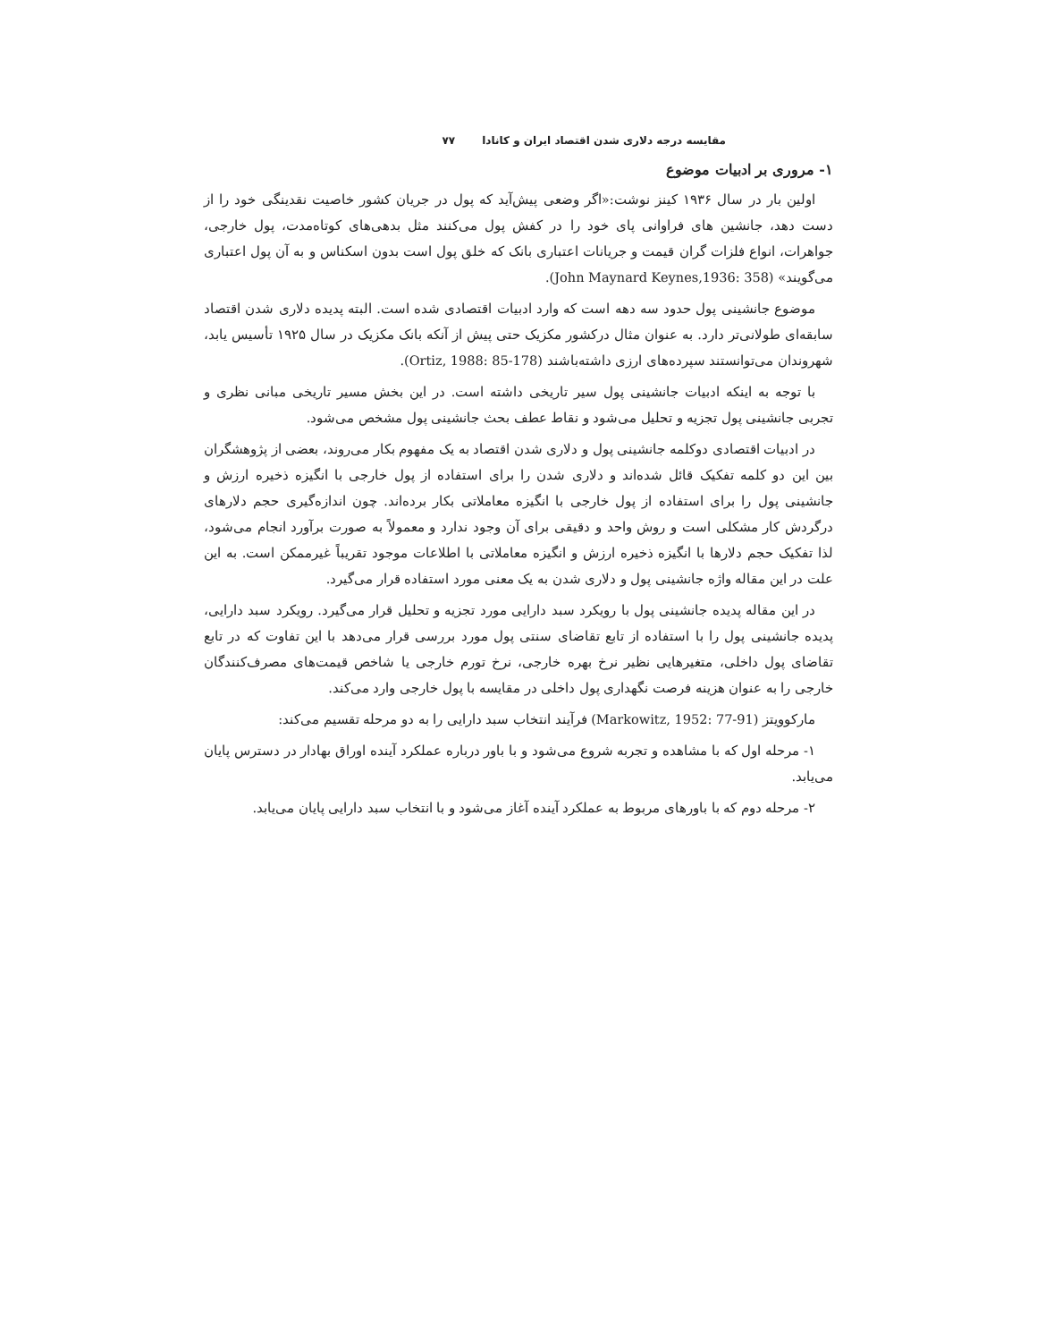مقایسه درجه دلاری شدن اقتصاد ایران و کانادا ۷۷
۱- مروری بر ادبیات موضوع
اولین بار در سال ۱۹۳۶ کینز نوشت:«اگر وضعی پیش‌آید که پول در جریان کشور خاصیت نقدینگی خود را از دست دهد، جانشین های فراوانی پای خود را در کفش پول می‌کنند مثل بدهی‌های کوتاه‌مدت، پول خارجی، جواهرات، انواع فلزات گران قیمت و جریانات اعتباری بانک که خلق پول است بدون اسکناس و به آن پول اعتباری می‌گویند» (John Maynard Keynes,1936: 358).
موضوع جانشینی پول حدود سه دهه است که وارد ادبیات اقتصادی شده است. البته پدیده دلاری شدن اقتصاد سابقه‌ای طولانی‌تر دارد. به عنوان مثال درکشور مکزیک حتی پیش از آنکه بانک مکزیک در سال ۱۹۲۵ تأسیس یابد، شهروندان می‌توانستند سپرده‌های ارزی داشته‌باشند (Ortiz, 1988: 85-178).
با توجه به اینکه ادبیات جانشینی پول سیر تاریخی داشته است. در این بخش مسیر تاریخی مبانی نظری و تجربی جانشینی پول تجزیه و تحلیل می‌شود و نقاط عطف بحث جانشینی پول مشخص می‌شود.
در ادبیات اقتصادی دوکلمه جانشینی پول و دلاری شدن اقتصاد به یک مفهوم بکار می‌روند، بعضی از پژوهشگران بین این دو کلمه تفکیک قائل شده‌اند و دلاری شدن را برای استفاده از پول خارجی با انگیزه ذخیره ارزش و جانشینی پول را برای استفاده از پول خارجی با انگیزه معاملاتی بکار برده‌اند. چون اندازه‌گیری حجم دلارهای درگردش کار مشکلی است و روش واحد و دقیقی برای آن وجود ندارد و معمولاً به صورت برآورد انجام می‌شود، لذا تفکیک حجم دلارها با انگیزه ذخیره ارزش و انگیزه معاملاتی با اطلاعات موجود تقریباً غیرممکن است. به این علت در این مقاله واژه جانشینی پول و دلاری شدن به یک معنی مورد استفاده قرار می‌گیرد.
در این مقاله پدیده جانشینی پول با رویکرد سبد دارایی مورد تجزیه و تحلیل قرار می‌گیرد. رویکرد سبد دارایی، پدیده جانشینی پول را با استفاده از تابع تقاضای سنتی پول مورد بررسی قرار می‌دهد با این تفاوت که در تابع تقاضای پول داخلی، متغیرهایی نظیر نرخ بهره خارجی، نرخ تورم خارجی یا شاخص قیمت‌های مصرف‌کنندگان خارجی را به عنوان هزینه فرصت نگهداری پول داخلی در مقایسه با پول خارجی وارد می‌کند.
مارکوویتز (Markowitz, 1952: 77-91) فرآیند انتخاب سبد دارایی را به دو مرحله تقسیم می‌کند:
۱- مرحله اول که با مشاهده و تجربه شروع می‌شود و با باور درباره عملکرد آینده اوراق بهادار در دسترس پایان می‌یابد.
۲- مرحله دوم که با باورهای مربوط به عملکرد آینده آغاز می‌شود و با انتخاب سبد دارایی پایان می‌یابد.